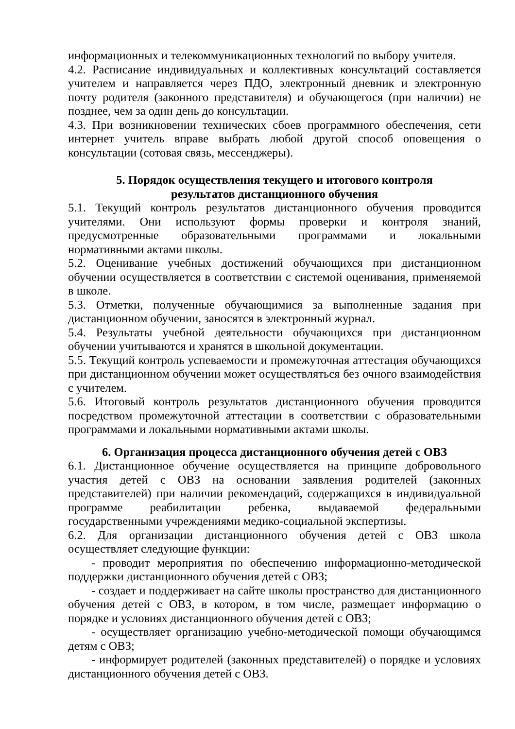информационных и телекоммуникационных технологий по выбору учителя.
4.2. Расписание индивидуальных и коллективных консультаций составляется учителем и направляется через ПДО, электронный дневник и электронную почту родителя (законного представителя) и обучающегося (при наличии) не позднее, чем за один день до консультации.
4.3. При возникновении технических сбоев программного обеспечения, сети интернет учитель вправе выбрать любой другой способ оповещения о консультации (сотовая связь, мессенджеры).
5. Порядок осуществления текущего и итогового контроля
результатов дистанционного обучения
5.1. Текущий контроль результатов дистанционного обучения проводится учителями. Они используют формы проверки и контроля знаний, предусмотренные образовательными программами и локальными нормативными актами школы.
5.2. Оценивание учебных достижений обучающихся при дистанционном обучении осуществляется в соответствии с системой оценивания, применяемой в школе.
5.3. Отметки, полученные обучающимися за выполненные задания при дистанционном обучении, заносятся в электронный журнал.
5.4. Результаты учебной деятельности обучающихся при дистанционном обучении учитываются и хранятся в школьной документации.
5.5. Текущий контроль успеваемости и промежуточная аттестация обучающихся при дистанционном обучении может осуществляться без очного взаимодействия с учителем.
5.6. Итоговый контроль результатов дистанционного обучения проводится посредством промежуточной аттестации в соответствии с образовательными программами и локальными нормативными актами школы.
6. Организация процесса дистанционного обучения детей с ОВЗ
6.1. Дистанционное обучение осуществляется на принципе добровольного участия детей с ОВЗ на основании заявления родителей (законных представителей) при наличии рекомендаций, содержащихся в индивидуальной программе реабилитации ребенка, выдаваемой федеральными государственными учреждениями медико-социальной экспертизы.
6.2. Для организации дистанционного обучения детей с ОВЗ школа осуществляет следующие функции:
- проводит мероприятия по обеспечению информационно-методической поддержки дистанционного обучения детей с ОВЗ;
- создает и поддерживает на сайте школы пространство для дистанционного обучения детей с ОВЗ, в котором, в том числе, размещает информацию о порядке и условиях дистанционного обучения детей с ОВЗ;
- осуществляет организацию учебно-методической помощи обучающимся детям с ОВЗ;
- информирует родителей (законных представителей) о порядке и условиях дистанционного обучения детей с ОВЗ.